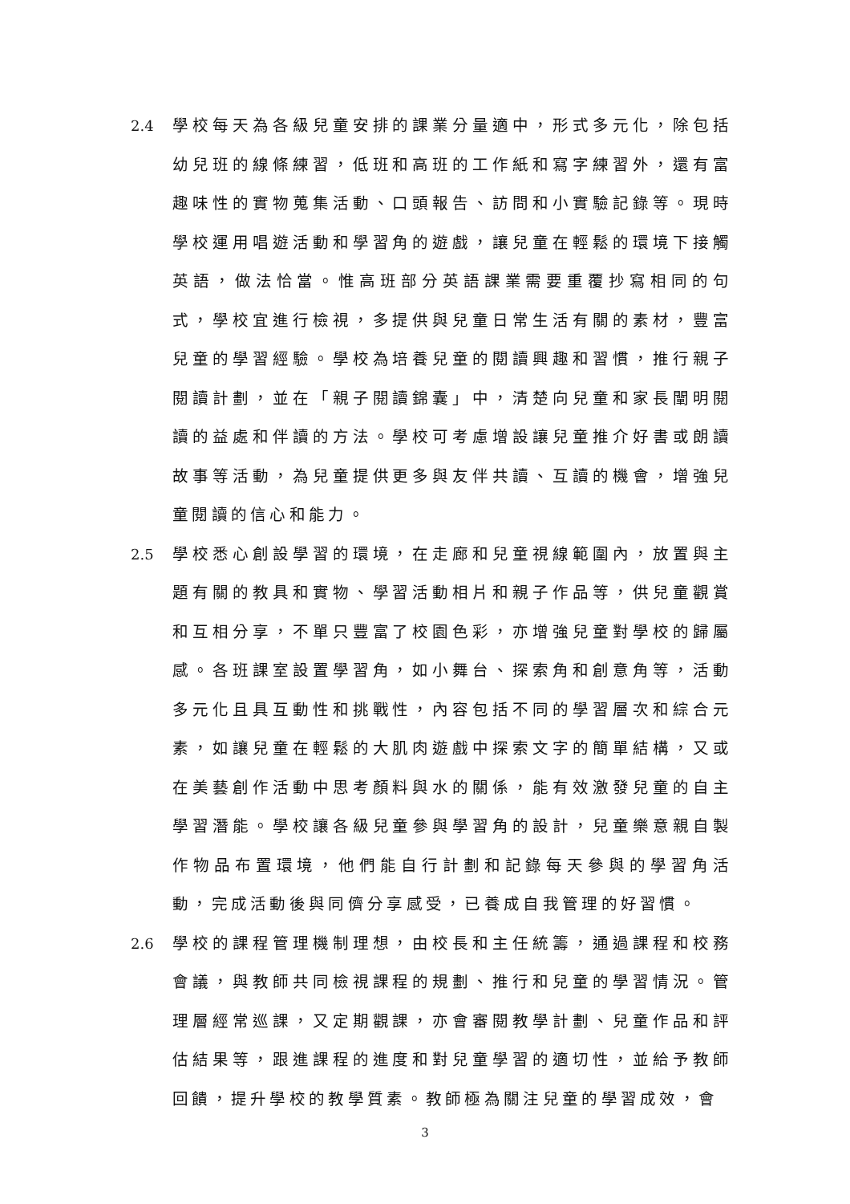2.4 學校每天為各級兒童安排的課業分量適中，形式多元化，除包括幼兒班的線條練習，低班和高班的工作紙和寫字練習外，還有富趣味性的實物蒐集活動、口頭報告、訪問和小實驗記錄等。現時學校運用唱遊活動和學習角的遊戲，讓兒童在輕鬆的環境下接觸英語，做法恰當。惟高班部分英語課業需要重覆抄寫相同的句式，學校宜進行檢視，多提供與兒童日常生活有關的素材，豐富兒童的學習經驗。學校為培養兒童的閱讀興趣和習慣，推行親子閱讀計劃，並在「親子閱讀錦囊」中，清楚向兒童和家長闡明閱讀的益處和伴讀的方法。學校可考慮增設讓兒童推介好書或朗讀故事等活動，為兒童提供更多與友伴共讀、互讀的機會，增強兒童閱讀的信心和能力。
2.5 學校悉心創設學習的環境，在走廊和兒童視線範圍內，放置與主題有關的教具和實物、學習活動相片和親子作品等，供兒童觀賞和互相分享，不單只豐富了校園色彩，亦增強兒童對學校的歸屬感。各班課室設置學習角，如小舞台、探索角和創意角等，活動多元化且具互動性和挑戰性，內容包括不同的學習層次和綜合元素，如讓兒童在輕鬆的大肌肉遊戲中探索文字的簡單結構，又或在美藝創作活動中思考顏料與水的關係，能有效激發兒童的自主學習潛能。學校讓各級兒童參與學習角的設計，兒童樂意親自製作物品布置環境，他們能自行計劃和記錄每天參與的學習角活動，完成活動後與同儕分享感受，已養成自我管理的好習慣。
2.6 學校的課程管理機制理想，由校長和主任統籌，通過課程和校務會議，與教師共同檢視課程的規劃、推行和兒童的學習情況。管理層經常巡課，又定期觀課，亦會審閱教學計劃、兒童作品和評估結果等，跟進課程的進度和對兒童學習的適切性，並給予教師回饋，提升學校的教學質素。教師極為關注兒童的學習成效，會
3